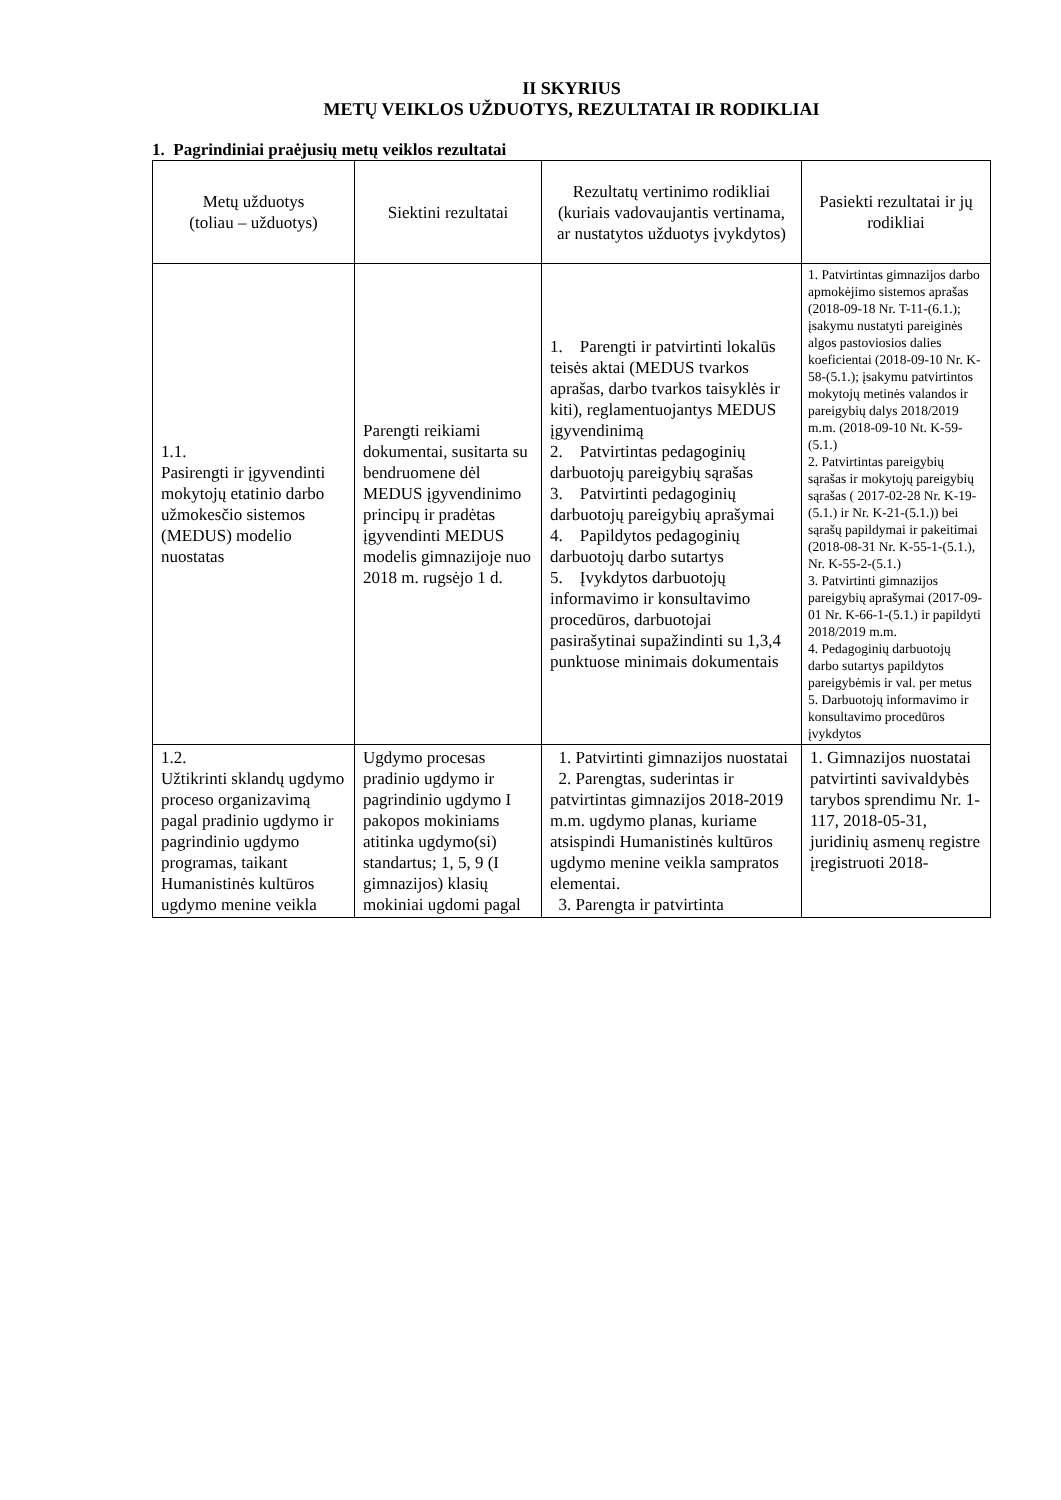II SKYRIUS
METŲ VEIKLOS UŽDUOTYS, REZULTATAI IR RODIKLIAI
1. Pagrindiniai praėjusių metų veiklos rezultatai
| Metų užduotys (toliau – užduotys) | Siektini rezultatai | Rezultatų vertinimo rodikliai (kuriais vadovaujantis vertinama, ar nustatytos užduotys įvykdytos) | Pasiekti rezultatai ir jų rodikliai |
| --- | --- | --- | --- |
| 1.1. Pasirengti ir įgyvendinti mokytojų etatinio darbo užmokesčio sistemos (MEDUS) modelio nuostatas | Parengti reikiami dokumentai, susitarta su bendruomene dėl MEDUS įgyvendinimo principų ir pradėtas įgyvendinti MEDUS modelis gimnazijoje nuo 2018 m. rugsėjo 1 d. | 1. Parengti ir patvirtinti lokalūs teisės aktai (MEDUS tvarkos aprašas, darbo tvarkos taisyklės ir kiti), reglamentuojantys MEDUS įgyvendinimą 2. Patvirtintas pedagoginių darbuotojų pareigybių sąrašas 3. Patvirtinti pedagoginių darbuotojų pareigybių aprašymai 4. Papildytos pedagoginių darbuotojų darbo sutartys 5. Įvykdytos darbuotojų informavimo ir konsultavimo procedūros, darbuotojai pasirašytinai supažindinti su 1,3,4 punktuose minimais dokumentais | 1. Patvirtintas gimnazijos darbo apmokėjimo sistemos aprašas (2018-09-18 Nr. T-11-(6.1.); įsakymu nustatyti pareiginės algos pastoviosios dalies koeficientai (2018-09-10 Nr. K-58-(5.1.); įsakymu patvirtintos mokytojų metinės valandos ir pareigybių dalys 2018/2019 m.m. (2018-09-10 Nt. K-59-(5.1.) 2. Patvirtintas pareigybių sąrašas ir mokytojų pareigybių sąrašas ( 2017-02-28 Nr. K-19-(5.1.) ir Nr. K-21-(5.1.)) bei sąrašų papildymai ir pakeitimai (2018-08-31 Nr. K-55-1-(5.1.), Nr. K-55-2-(5.1.) 3. Patvirtinti gimnazijos pareigybių aprašymai (2017-09-01 Nr. K-66-1-(5.1.) ir papildyti 2018/2019 m.m. 4. Pedagoginių darbuotojų darbo sutartys papildytos pareigybėmis ir val. per metus 5. Darbuotojų informavimo ir konsultavimo procedūros įvykdytos |
| 1.2. Užtikrinti sklandų ugdymo proceso organizavimą pagal pradinio ugdymo ir pagrindinio ugdymo programas, taikant Humanistinės kultūros ugdymo menine veikla | Ugdymo procesas pradinio ugdymo ir pagrindinio ugdymo I pakopos mokiniams atitinka ugdymo(si) standartus; 1, 5, 9 (I gimnazijos) klasių mokiniai ugdomi pagal | 1. Patvirtinti gimnazijos nuostatai 2. Parengtas, suderintas ir patvirtintas gimnazijos 2018-2019 m.m. ugdymo planas, kuriame atsispindi Humanistinės kultūros ugdymo menine veikla sampratos elementai. 3. Parengta ir patvirtinta | 1. Gimnazijos nuostatai patvirtinti savivaldybės tarybos sprendimu Nr. 1-117, 2018-05-31, juridinių asmenų registre įregistruoti 2018- |